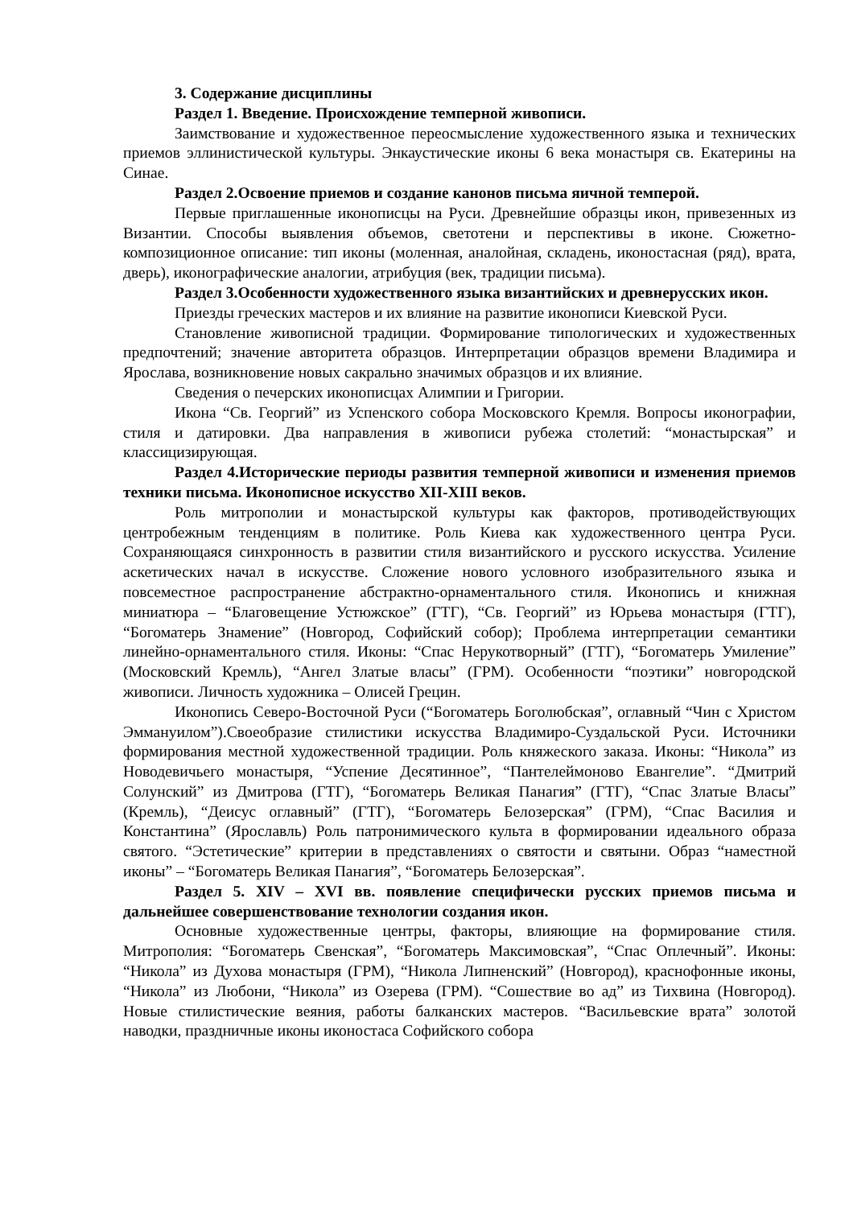3. Содержание дисциплины
Раздел 1. Введение. Происхождение темперной живописи.
Заимствование и художественное переосмысление художественного языка и технических приемов эллинистической культуры. Энкаустические иконы 6 века монастыря св. Екатерины на Синае.
Раздел 2.Освоение приемов и создание канонов письма яичной темперой.
Первые приглашенные иконописцы на Руси. Древнейшие образцы икон, привезенных из Византии. Способы выявления объемов, светотени и перспективы в иконе. Сюжетно-композиционное описание: тип иконы (моленная, аналойная, складень, иконостасная (ряд), врата, дверь), иконографические аналогии, атрибуция (век, традиции письма).
Раздел 3.Особенности художественного языка византийских и древнерусских икон.
Приезды греческих мастеров и их влияние на развитие иконописи Киевской Руси.
Становление живописной традиции. Формирование типологических и художественных предпочтений; значение авторитета образцов. Интерпретации образцов времени Владимира и Ярослава, возникновение новых сакрально значимых образцов и их влияние.
Сведения о печерских иконописцах Алимпии и Григории.
Икона “Св. Георгий” из Успенского собора Московского Кремля. Вопросы иконографии, стиля и датировки. Два направления в живописи рубежа столетий: “монастырская” и классицизирующая.
Раздел 4.Исторические периоды развития темперной живописи и изменения приемов техники письма. Иконописное искусство XII-XIII веков.
Роль митрополии и монастырской культуры как факторов, противодействующих центробежным тенденциям в политике. Роль Киева как художественного центра Руси. Сохраняющаяся синхронность в развитии стиля византийского и русского искусства. Усиление аскетических начал в искусстве. Сложение нового условного изобразительного языка и повсеместное распространение абстрактно-орнаментального стиля. Иконопись и книжная миниатюра – “Благовещение Устюжское” (ГТГ), “Св. Георгий” из Юрьева монастыря (ГТГ), “Богоматерь Знамение” (Новгород, Софийский собор); Проблема интерпретации семантики линейно-орнаментального стиля. Иконы: “Спас Нерукотворный” (ГТГ), “Богоматерь Умиление” (Московский Кремль), “Ангел Златые власы” (ГРМ). Особенности “поэтики” новгородской живописи. Личность художника – Олисей Грецин.
Иконопись Северо-Восточной Руси (“Богоматерь Боголюбская”, оглавный “Чин с Христом Эммануилом”).Своеобразие стилистики искусства Владимиро-Суздальской Руси. Источники формирования местной художественной традиции. Роль княжеского заказа. Иконы: “Никола” из Новодевичьего монастыря, “Успение Десятинное”, “Пантелеймоново Евангелие”. “Дмитрий Солунский” из Дмитрова (ГТГ), “Богоматерь Великая Панагия” (ГТГ), “Спас Златые Власы” (Кремль), “Деисус оглавный” (ГТГ), “Богоматерь Белозерская” (ГРМ), “Спас Василия и Константина” (Ярославль) Роль патронимического культа в формировании идеального образа святого. “Эстетические” критерии в представлениях о святости и святыни. Образ “наместной иконы” – “Богоматерь Великая Панагия”, “Богоматерь Белозерская”.
Раздел 5. XIV – XVI вв. появление специфически русских приемов письма и дальнейшее совершенствование технологии создания икон.
Основные художественные центры, факторы, влияющие на формирование стиля. Митрополия: “Богоматерь Свенская”, “Богоматерь Максимовская”, “Спас Оплечный”. Иконы: “Никола” из Духова монастыря (ГРМ), “Никола Липненский” (Новгород), краснофонные иконы, “Никола” из Любони, “Никола” из Озерева (ГРМ). “Сошествие во ад” из Тихвина (Новгород). Новые стилистические веяния, работы балканских мастеров. “Васильевские врата” золотой наводки, праздничные иконы иконостаса Софийского собора